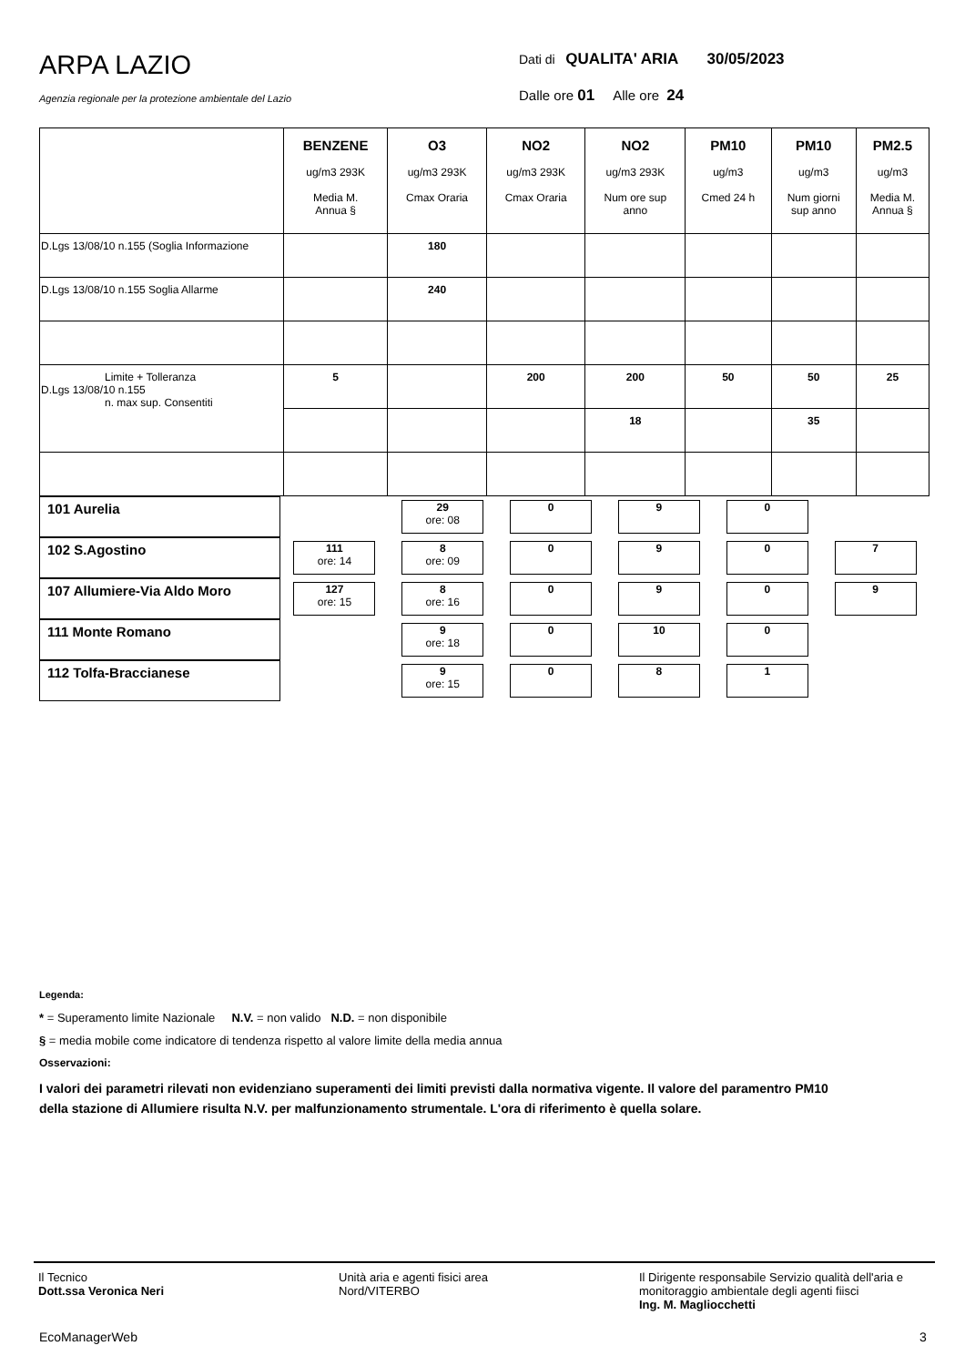ARPA LAZIO
Agenzia regionale per la protezione ambientale del Lazio
Dati di QUALITA' ARIA 30/05/2023
Dalle ore 01 Alle ore 24
| | BENZENE ug/m3 293K Media M. Annua § | O3 ug/m3 293K Cmax Oraria | NO2 ug/m3 293K Cmax Oraria | NO2 ug/m3 293K Num ore sup anno | PM10 ug/m3 Cmed 24 h | PM10 ug/m3 Num giorni sup anno | PM2.5 ug/m3 Media M. Annua § |
| --- | --- | --- | --- | --- | --- | --- | --- |
| D.Lgs 13/08/10 n.155 (Soglia Informazione | | 180 | | | | | |
| D.Lgs 13/08/10 n.155 Soglia Allarme | | 240 | | | | | |
| Limite + Tolleranza D.Lgs 13/08/10 n.155 n. max sup. Consentiti | 5 | | 200 | 200 | 50 | 50 | 25 |
| | | | | 18 | | 35 | |
| 101 Aurelia | | | 29 ore: 08 | 0 | 9 | 0 | |
| 102 S.Agostino | | 111 ore: 14 | 8 ore: 09 | 0 | 9 | 0 | 7 |
| 107 Allumiere-Via Aldo Moro | | 127 ore: 15 | 8 ore: 16 | 0 | 9 | 0 | 9 |
| 111 Monte Romano | | | 9 ore: 18 | 0 | 10 | 0 | |
| 112 Tolfa-Braccianese | | | 9 ore: 15 | 0 | 8 | 1 | |
Legenda:
* = Superamento limite Nazionale N.V. = non valido N.D. = non disponibile
§ = media mobile come indicatore di tendenza rispetto al valore limite della media annua
Osservazioni:
I valori dei parametri rilevati non evidenziano superamenti dei limiti previsti dalla normativa vigente. Il valore del paramentro PM10 della stazione di Allumiere risulta N.V. per malfunzionamento strumentale. L'ora di riferimento è quella solare.
Il Tecnico
Dott.ssa Veronica Neri
Unità aria e agenti fisici area
Nord/VITERBO
Il Dirigente responsabile Servizio qualità dell'aria e monitoraggio ambientale degli agenti fiisci
Ing. M. Magliocchetti
EcoManagerWeb 3